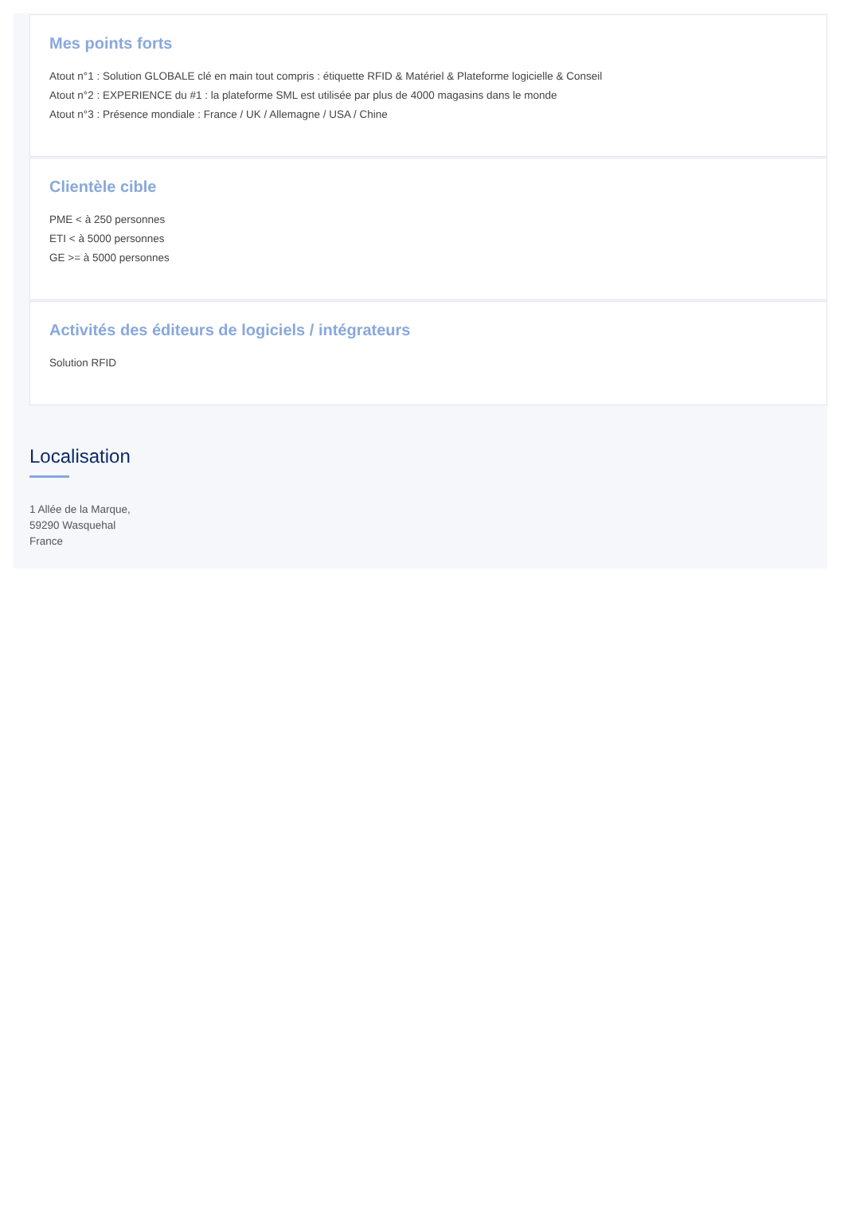Mes points forts
Atout n°1 : Solution GLOBALE clé en main tout compris : étiquette RFID & Matériel & Plateforme logicielle & Conseil
Atout n°2 : EXPERIENCE du #1 : la plateforme SML est utilisée par plus de 4000 magasins dans le monde
Atout n°3 : Présence mondiale : France / UK / Allemagne / USA / Chine
Clientèle cible
PME < à 250 personnes
ETI < à 5000 personnes
GE >= à 5000 personnes
Activités des éditeurs de logiciels / intégrateurs
Solution RFID
Localisation
1 Allée de la Marque,
59290 Wasquehal
France